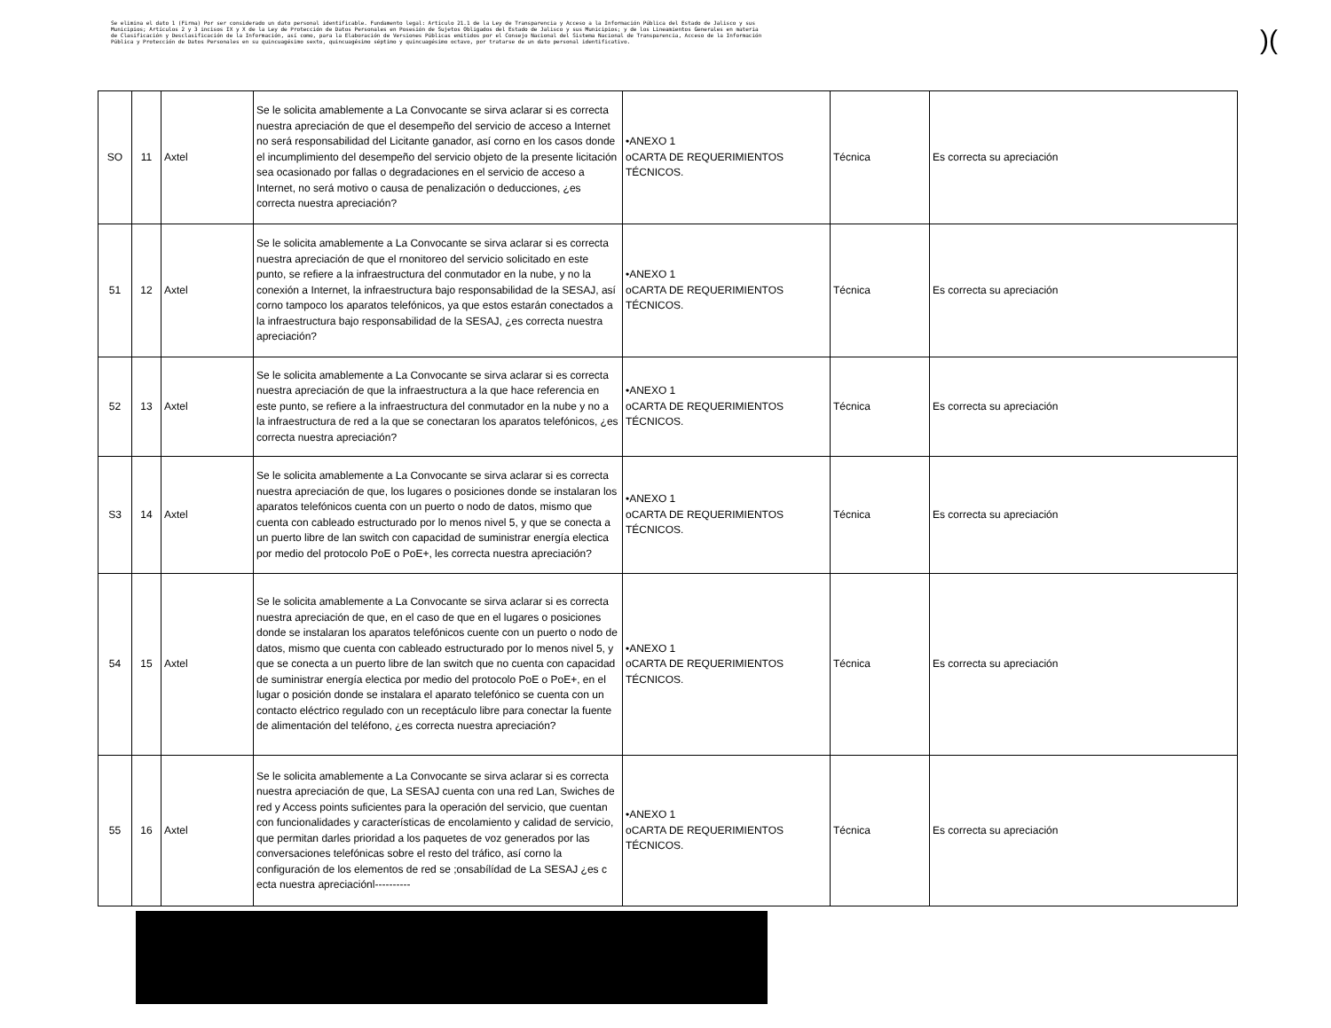Se elimina el dato 1 (Firma) Por ser considerado un dato personal identificable. Fundamento legal: Artículo 21.1 de la Ley de Transparencia y Acceso a la Información Pública del Estado de Jalisco y sus Municipios; Artículos 2 y 3 incisos IX y X de la Ley de Protección de Datos Personales en Posesión de Sujetos Obligados del Estado de Jalisco y sus Municipios; y de los Lineamientos Generales en materia de Clasificación y Desclasificación de la Información, así como, para la Elaboración de Versiones Públicas emitidos por el Consejo Nacional del Sistema Nacional de Transparencia, Acceso de la Información Pública y Protección de Datos Personales en su quincuagésimo sexto, quincuagésimo séptimo y quincuagésimo octavo, por tratarse de un dato personal identificativo.
)(
| SO | 11 | Axtel | Se le solicita amablemente a La Convocante se sirva aclarar si es correcta nuestra apreciación de que el desempeño del servicio de acceso a Internet no será responsabilidad del Licitante ganador, así corno en los casos donde el incumplimiento del desempeño del servicio objeto de la presente licitación sea ocasionado por fallas o degradaciones en el servicio de acceso a Internet, no será motivo o causa de penalización o deducciones, ¿es correcta nuestra apreciación? | •ANEXO 1 oCARTA DE REQUERIMIENTOS TÉCNICOS. | Técnica | Es correcta su apreciación |
| 51 | 12 | Axtel | Se le solicita amablemente a La Convocante se sirva aclarar si es correcta nuestra apreciación de que el rnonitoreo del servicio solicitado en este punto, se refiere a la infraestructura del conmutador en la nube, y no la conexión a Internet, la infraestructura bajo responsabilidad de la SESAJ, así corno tampoco los aparatos telefónicos, ya que estos estarán conectados a la infraestructura bajo responsabilidad de la SESAJ, ¿es correcta nuestra apreciación? | •ANEXO 1 oCARTA DE REQUERIMIENTOS TÉCNICOS. | Técnica | Es correcta su apreciación |
| 52 | 13 | Axtel | Se le solicita amablemente a La Convocante se sirva aclarar si es correcta nuestra apreciación de que la infraestructura a la que hace referencia en este punto, se refiere a la infraestructura del conmutador en la nube y no a la infraestructura de red a la que se conectaran los aparatos telefónicos, ¿es correcta nuestra apreciación? | •ANEXO 1 oCARTA DE REQUERIMIENTOS TÉCNICOS. | Técnica | Es correcta su apreciación |
| S3 | 14 | Axtel | Se le solicita amablemente a La Convocante se sirva aclarar si es correcta nuestra apreciación de que, los lugares o posiciones donde se instalaran los aparatos telefónicos cuenta con un puerto o nodo de datos, mismo que cuenta con cableado estructurado por lo menos nivel 5, y que se conecta a un puerto libre de lan switch con capacidad de suministrar energía electica por medio del protocolo PoE o PoE+, les correcta nuestra apreciación? | •ANEXO 1 oCARTA DE REQUERIMIENTOS TÉCNICOS. | Técnica | Es correcta su apreciación |
| 54 | 15 | Axtel | Se le solicita amablemente a La Convocante se sirva aclarar si es correcta nuestra apreciación de que, en el caso de que en el lugares o posiciones donde se instalaran los aparatos telefónicos cuente con un puerto o nodo de datos, mismo que cuenta con cableado estructurado por lo menos nivel 5, y que se conecta a un puerto libre de lan switch que no cuenta con capacidad de suministrar energía electica por medio del protocolo PoE o PoE+, en el lugar o posición donde se instalara el aparato telefónico se cuenta con un contacto eléctrico regulado con un receptáculo libre para conectar la fuente de alimentación del teléfono, ¿es correcta nuestra apreciación? | •ANEXO 1 oCARTA DE REQUERIMIENTOS TÉCNICOS. | Técnica | Es correcta su apreciación |
| 55 | 16 | Axtel | Se le solicita amablemente a La Convocante se sirva aclarar si es correcta nuestra apreciación de que, La SESAJ cuenta con una red Lan, Swiches de red y Access points suficientes para la operación del servicio, que cuentan con funcionalidades y características de encolamiento y calidad de servicio, que permitan darles prioridad a los paquetes de voz generados por las conversaciones telefónicas sobre el resto del tráfico, así corno la configuración de los elementos de red se ;onsabílídad de La SESAJ ¿es c ecta nuestra apreciaciónl---------- | •ANEXO 1 oCARTA DE REQUERIMIENTOS TÉCNICOS. | Técnica | Es correcta su apreciación |